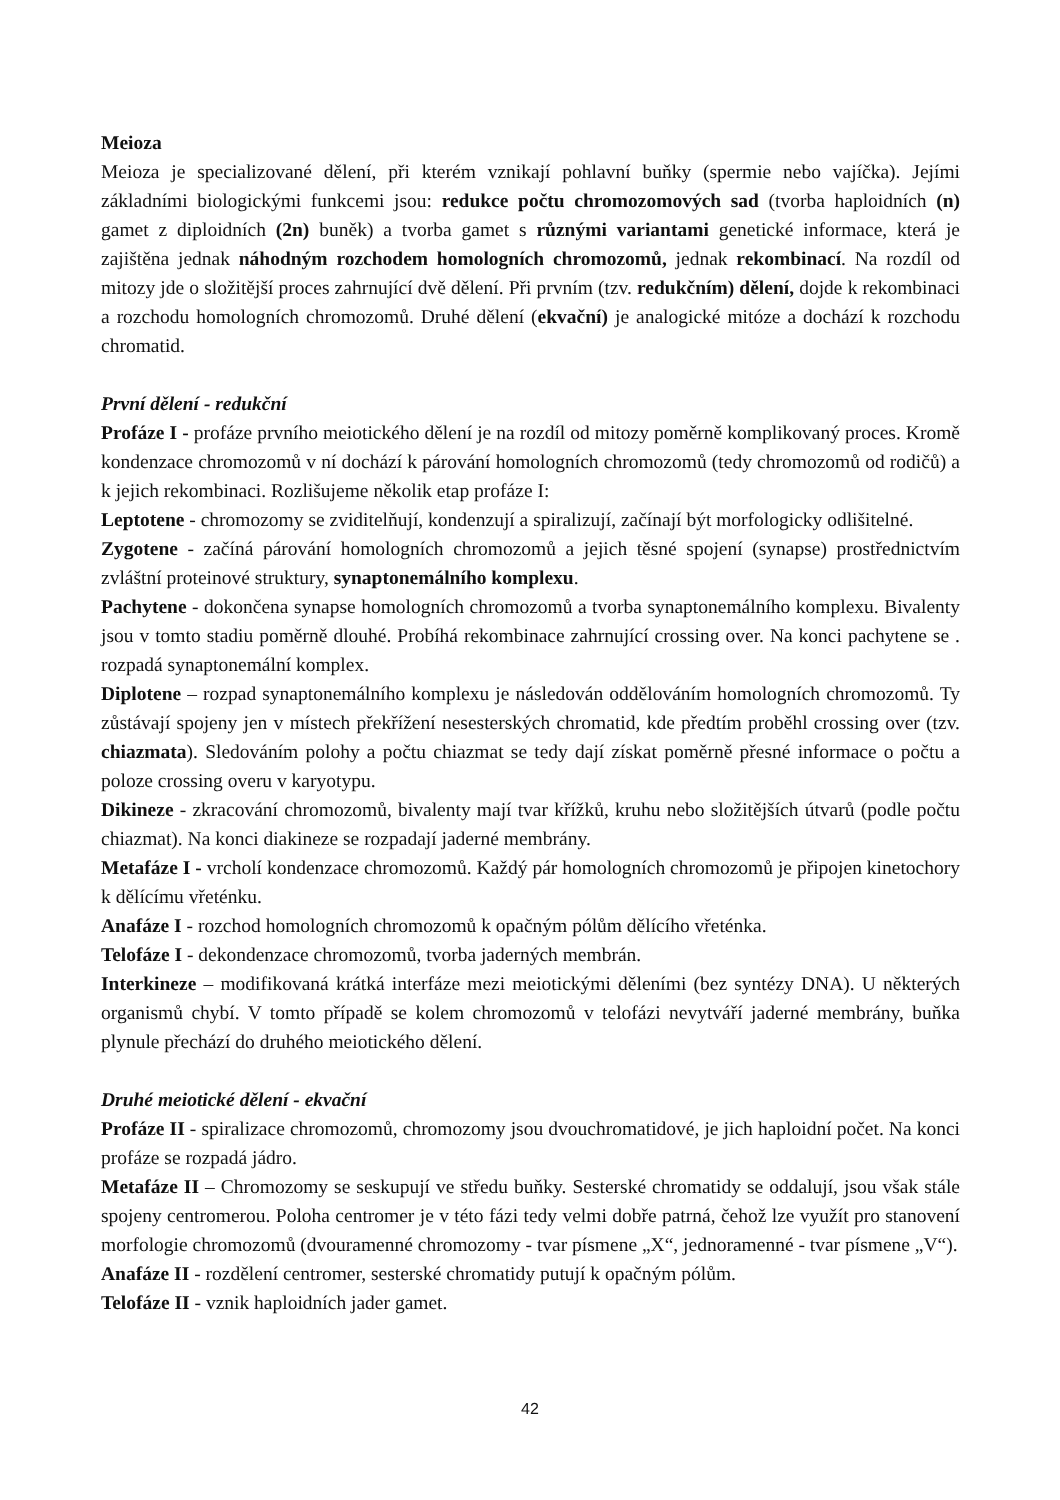Meioza
Meioza je specializované dělení, při kterém vznikají pohlavní buňky (spermie nebo vajíčka). Jejími základními biologickými funkcemi jsou: redukce počtu chromozomových sad (tvorba haploidních (n) gamet z diploidních (2n) buněk) a tvorba gamet s různými variantami genetické informace, která je zajištěna jednak náhodným rozchodem homologních chromozomů, jednak rekombinací. Na rozdíl od mitozy jde o složitější proces zahrnující dvě dělení. Při prvním (tzv. redukčním) dělení, dojde k rekombinaci a rozchodu homologních chromozomů. Druhé dělení (ekvační) je analogické mitóze a dochází k rozchodu chromatid.
První dělení - redukční
Profáze I - profáze prvního meiotického dělení je na rozdíl od mitozy poměrně komplikovaný proces. Kromě kondenzace chromozomů v ní dochází k párování homologních chromozomů (tedy chromozomů od rodičů) a k jejich rekombinaci. Rozlišujeme několik etap profáze I:
Leptotene - chromozomy se zviditelňují, kondenzují a spiralizují, začínají být morfologicky odlišitelné.
Zygotene - začíná párování homologních chromozomů a jejich těsné spojení (synapse) prostřednictvím zvláštní proteinové struktury, synaptonemálního komplexu.
Pachytene - dokončena synapse homologních chromozomů a tvorba synaptonemálního komplexu. Bivalenty jsou v tomto stadiu poměrně dlouhé. Probíhá rekombinace zahrnující crossing over. Na konci pachytene se . rozpadá synaptonemální komplex.
Diplotene – rozpad synaptonemálního komplexu je následován oddělováním homologních chromozomů. Ty zůstávají spojeny jen v místech překřížení nesesterských chromatid, kde předtím proběhl crossing over (tzv. chiazmata). Sledováním polohy a počtu chiazmat se tedy dají získat poměrně přesné informace o počtu a poloze crossing overu v karyotypu.
Dikineze - zkracování chromozomů, bivalenty mají tvar křížků, kruhu nebo složitějších útvarů (podle počtu chiazmat). Na konci diakineze se rozpadají jaderné membrány.
Metafáze I - vrcholí kondenzace chromozomů. Každý pár homologních chromozomů je připojen kinetochory k dělícímu vřeténku.
Anafáze I - rozchod homologních chromozomů k opačným pólům dělícího vřeténka.
Telofáze I - dekondenzace chromozomů, tvorba jaderných membrán.
Interkineze – modifikovaná krátká interfáze mezi meiotickými děleními (bez syntézy DNA). U některých organismů chybí. V tomto případě se kolem chromozomů v telofázi nevytváří jaderné membrány, buňka plynule přechází do druhého meiotického dělení.
Druhé meiotické dělení - ekvační
Profáze II - spiralizace chromozomů, chromozomy jsou dvouchromatidové, je jich haploidní počet. Na konci profáze se rozpadá jádro.
Metafáze II – Chromozomy se seskupují ve středu buňky. Sesterské chromatidy se oddalují, jsou však stále spojeny centromerou. Poloha centromer je v této fázi tedy velmi dobře patrná, čehož lze využít pro stanovení morfologie chromozomů (dvouramenné chromozomy - tvar písmene „X“, jednoramenné - tvar písmene „V“).
Anafáze II - rozdělení centromer, sesterské chromatidy putují k opačným pólům.
Telofáze II - vznik haploidních jader gamet.
42